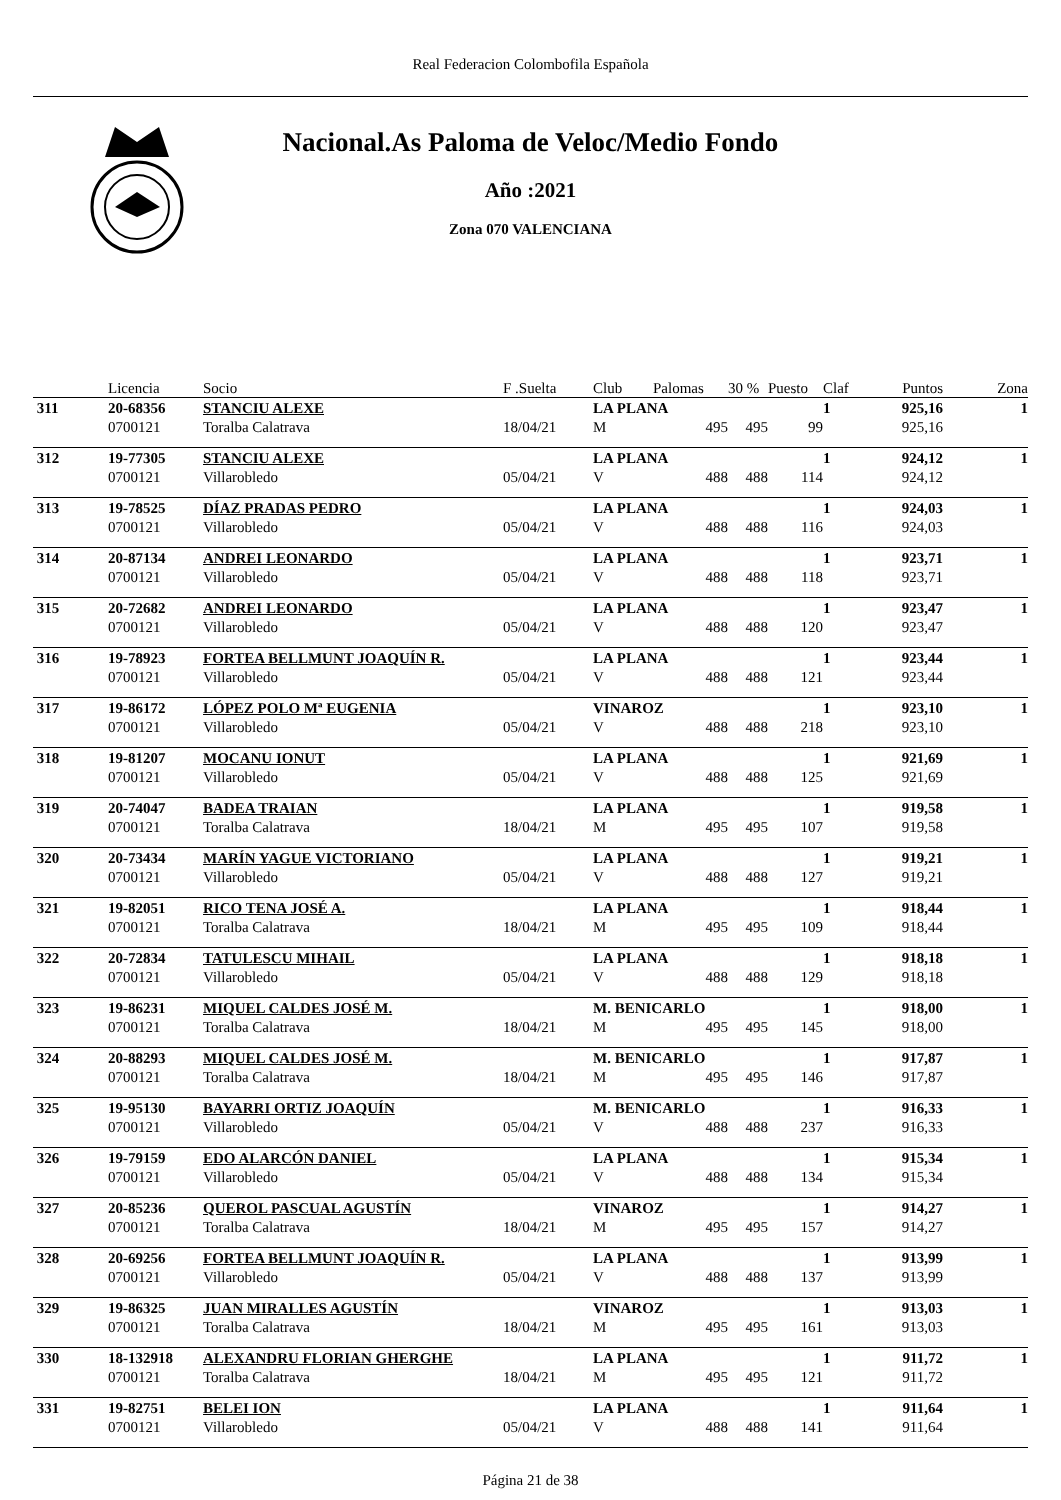Real Federacion Colombofila Española
Nacional.As Paloma de Veloc/Medio Fondo
Año :2021
Zona 070 VALENCIANA
| | Licencia | Socio | F .Suelta | Club | Palomas | 30 % | Puesto | Claf | Puntos | Zona |
| --- | --- | --- | --- | --- | --- | --- | --- | --- | --- | --- |
| 311 | 20-68356 | STANCIU ALEXE | | LA PLANA | | | | 1 | 925,16 | 1 |
| | 0700121 | Toralba Calatrava | 18/04/21 | M | 495 | 495 | 99 | | 925,16 | |
| 312 | 19-77305 | STANCIU ALEXE | | LA PLANA | | | | 1 | 924,12 | 1 |
| | 0700121 | Villarobledo | 05/04/21 | V | 488 | 488 | 114 | | 924,12 | |
| 313 | 19-78525 | DÍAZ PRADAS PEDRO | | LA PLANA | | | | 1 | 924,03 | 1 |
| | 0700121 | Villarobledo | 05/04/21 | V | 488 | 488 | 116 | | 924,03 | |
| 314 | 20-87134 | ANDREI LEONARDO | | LA PLANA | | | | 1 | 923,71 | 1 |
| | 0700121 | Villarobledo | 05/04/21 | V | 488 | 488 | 118 | | 923,71 | |
| 315 | 20-72682 | ANDREI LEONARDO | | LA PLANA | | | | 1 | 923,47 | 1 |
| | 0700121 | Villarobledo | 05/04/21 | V | 488 | 488 | 120 | | 923,47 | |
| 316 | 19-78923 | FORTEA BELLMUNT JOAQUÍN R. | | LA PLANA | | | | 1 | 923,44 | 1 |
| | 0700121 | Villarobledo | 05/04/21 | V | 488 | 488 | 121 | | 923,44 | |
| 317 | 19-86172 | LÓPEZ POLO Mª EUGENIA | | VINAROZ | | | | 1 | 923,10 | 1 |
| | 0700121 | Villarobledo | 05/04/21 | V | 488 | 488 | 218 | | 923,10 | |
| 318 | 19-81207 | MOCANU IONUT | | LA PLANA | | | | 1 | 921,69 | 1 |
| | 0700121 | Villarobledo | 05/04/21 | V | 488 | 488 | 125 | | 921,69 | |
| 319 | 20-74047 | BADEA TRAIAN | | LA PLANA | | | | 1 | 919,58 | 1 |
| | 0700121 | Toralba Calatrava | 18/04/21 | M | 495 | 495 | 107 | | 919,58 | |
| 320 | 20-73434 | MARÍN YAGUE VICTORIANO | | LA PLANA | | | | 1 | 919,21 | 1 |
| | 0700121 | Villarobledo | 05/04/21 | V | 488 | 488 | 127 | | 919,21 | |
| 321 | 19-82051 | RICO TENA JOSÉ A. | | LA PLANA | | | | 1 | 918,44 | 1 |
| | 0700121 | Toralba Calatrava | 18/04/21 | M | 495 | 495 | 109 | | 918,44 | |
| 322 | 20-72834 | TATULESCU MIHAIL | | LA PLANA | | | | 1 | 918,18 | 1 |
| | 0700121 | Villarobledo | 05/04/21 | V | 488 | 488 | 129 | | 918,18 | |
| 323 | 19-86231 | MIQUEL CALDES JOSÉ M. | | M. BENICARLO | | | | 1 | 918,00 | 1 |
| | 0700121 | Toralba Calatrava | 18/04/21 | M | 495 | 495 | 145 | | 918,00 | |
| 324 | 20-88293 | MIQUEL CALDES JOSÉ M. | | M. BENICARLO | | | | 1 | 917,87 | 1 |
| | 0700121 | Toralba Calatrava | 18/04/21 | M | 495 | 495 | 146 | | 917,87 | |
| 325 | 19-95130 | BAYARRI ORTIZ JOAQUÍN | | M. BENICARLO | | | | 1 | 916,33 | 1 |
| | 0700121 | Villarobledo | 05/04/21 | V | 488 | 488 | 237 | | 916,33 | |
| 326 | 19-79159 | EDO ALARCÓN DANIEL | | LA PLANA | | | | 1 | 915,34 | 1 |
| | 0700121 | Villarobledo | 05/04/21 | V | 488 | 488 | 134 | | 915,34 | |
| 327 | 20-85236 | QUEROL PASCUAL AGUSTÍN | | VINAROZ | | | | 1 | 914,27 | 1 |
| | 0700121 | Toralba Calatrava | 18/04/21 | M | 495 | 495 | 157 | | 914,27 | |
| 328 | 20-69256 | FORTEA BELLMUNT JOAQUÍN R. | | LA PLANA | | | | 1 | 913,99 | 1 |
| | 0700121 | Villarobledo | 05/04/21 | V | 488 | 488 | 137 | | 913,99 | |
| 329 | 19-86325 | JUAN MIRALLES AGUSTÍN | | VINAROZ | | | | 1 | 913,03 | 1 |
| | 0700121 | Toralba Calatrava | 18/04/21 | M | 495 | 495 | 161 | | 913,03 | |
| 330 | 18-132918 | ALEXANDRU FLORIAN GHERGHE | | LA PLANA | | | | 1 | 911,72 | 1 |
| | 0700121 | Toralba Calatrava | 18/04/21 | M | 495 | 495 | 121 | | 911,72 | |
| 331 | 19-82751 | BELEI ION | | LA PLANA | | | | 1 | 911,64 | 1 |
| | 0700121 | Villarobledo | 05/04/21 | V | 488 | 488 | 141 | | 911,64 | |
Página 21 de 38